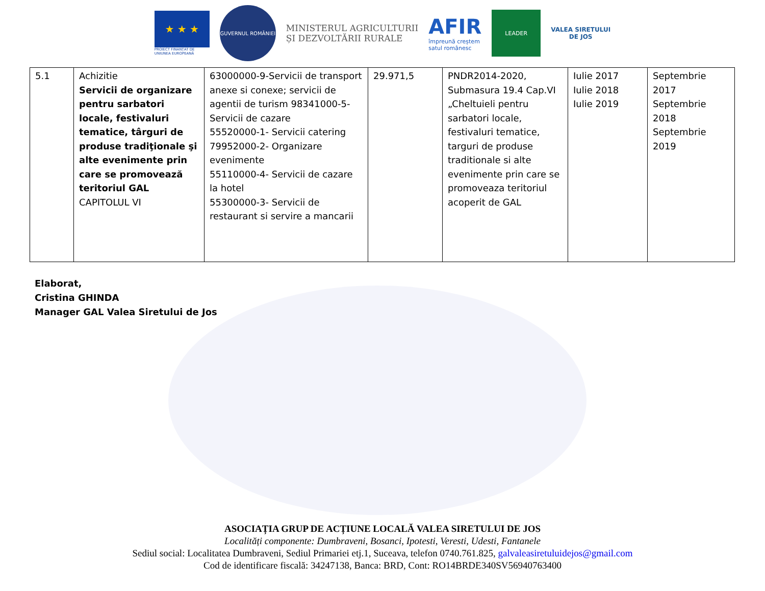★ ★ ★
PROIECT FINANȚAT DE
UNIUNEA EUROPEANĂ
GUVERNUL ROMÂNIEI
MINISTERUL AGRICULTURII
ȘI DEZVOLTĂRII RURALE
AFIR
împreună creștem
satul românesc
LEADER
VALEA SIRETULUI
DE JOS
| 5.1 | Achizitie Servicii de organizare pentru sarbatori locale, festivaluri tematice, târguri de produse tradiţionale şi alte evenimente prin care se promovează teritoriul GAL CAPITOLUL VI | 63000000-9-Servicii de transport anexe si conexe; servicii de agentii de turism 98341000-5- Servicii de cazare 55520000-1- Servicii catering 79952000-2- Organizare evenimente 55110000-4- Servicii de cazare la hotel 55300000-3- Servicii de restaurant si servire a mancarii | 29.971,5 | PNDR2014-2020, Submasura 19.4 Cap.VI „Cheltuieli pentru sarbatori locale, festivaluri tematice, targuri de produse traditionale si alte evenimente prin care se promoveaza teritoriul acoperit de GAL | Iulie 2017 Iulie 2018 Iulie 2019 | Septembrie 2017 Septembrie 2018 Septembrie 2019 |
Elaborat,
Cristina GHINDA
Manager GAL Valea Siretului de Jos
ASOCIAȚIA GRUP DE ACȚIUNE LOCALĂ VALEA SIRETULUI DE JOS
Localități componente: Dumbraveni, Bosanci, Ipotesti, Veresti, Udesti, Fantanele
Sediul social: Localitatea Dumbraveni, Sediul Primariei etj.1, Suceava, telefon 0740.761.825, galvaleasiretuluidejos@gmail.com
Cod de identificare fiscală: 34247138, Banca: BRD, Cont: RO14BRDE340SV56940763400